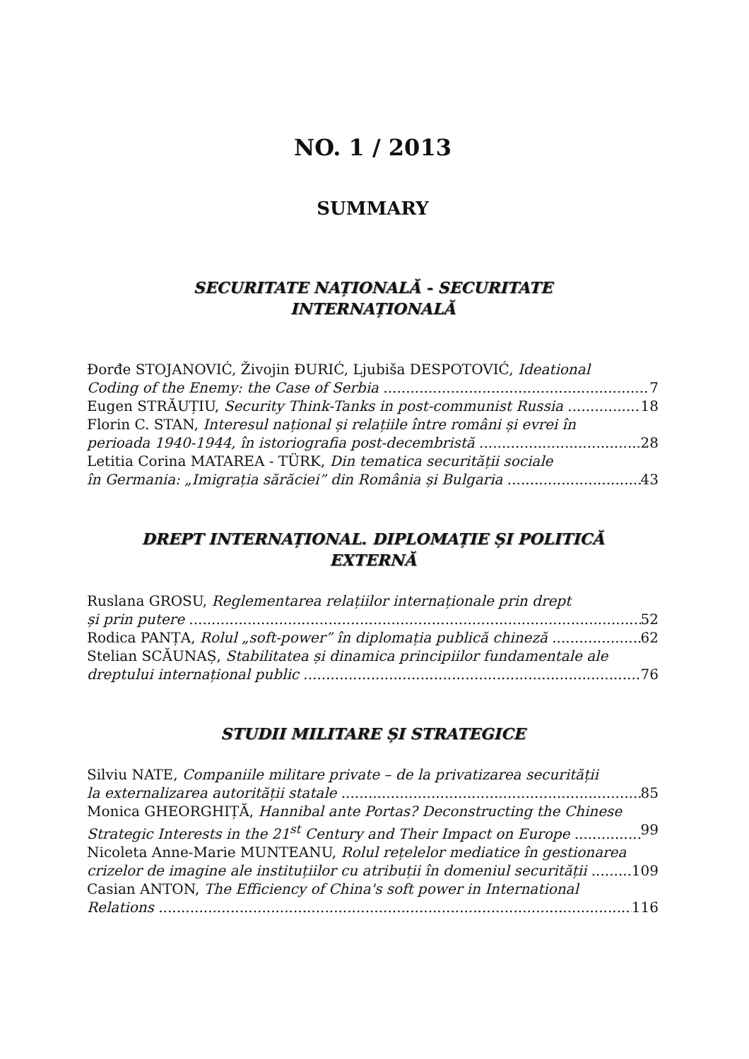NO. 1 / 2013
SUMMARY
SECURITATE NAȚIONALĂ - SECURITATE
INTERNAȚIONALĂ
Đorđe STOJANOVIĆ, Živojin ĐURIĆ, Ljubiša DESPOTOVIĆ, Ideational
Coding of the Enemy: the Case of Serbia 7
Eugen STRĂUȚIU, Security Think-Tanks in post-communist Russia 18
Florin C. STAN, Interesul național și relațiile între români și evrei în
perioada 1940-1944, în istoriografia post-decembristă 28
Letitia Corina MATAREA - TÜRK, Din tematica securității sociale
în Germania: „Imigrația sărăciei” din România și Bulgaria 43
DREPT INTERNAȚIONAL. DIPLOMAȚIE ȘI POLITICĂ
EXTERNĂ
Ruslana GROSU, Reglementarea relațiilor internaționale prin drept
și prin putere 52
Rodica PANȚA, Rolul „soft-power” în diplomația publică chineză 62
Stelian SCĂUNAȘ, Stabilitatea și dinamica principiilor fundamentale ale
dreptului internațional public 76
STUDII MILITARE ȘI STRATEGICE
Silviu NATE, Companiile militare private – de la privatizarea securității
la externalizarea autorității statale 85
Monica GHEORGHIȚĂ, Hannibal ante Portas? Deconstructing the Chinese
Strategic Interests in the 21<sup>st</sup> Century and Their Impact on Europe 99
Nicoleta Anne-Marie MUNTEANU, Rolul rețelelor mediatice în gestionarea
crizelor de imagine ale instituțiilor cu atribuții în domeniul securității 109
Casian ANTON, The Efficiency of China's soft power in International
Relations 116